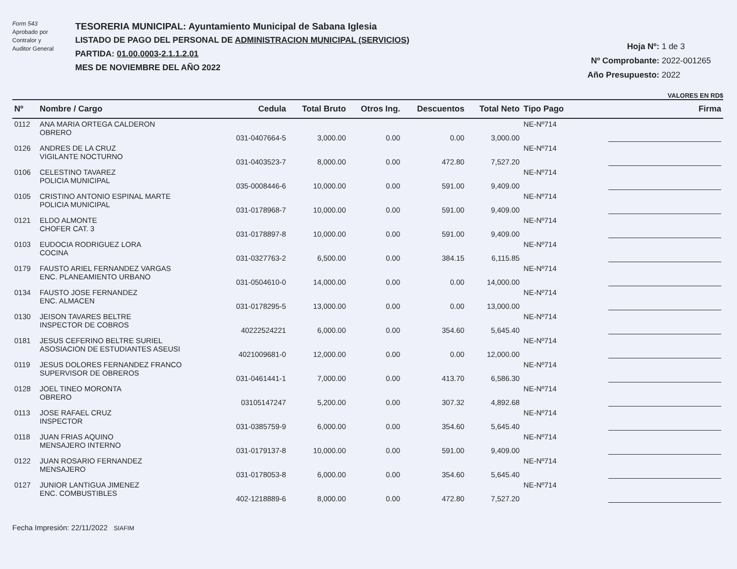Form 543
Aprobado por
Contralor y
Auditor General
TESORERIA MUNICIPAL: Ayuntamiento Municipal de Sabana Iglesia
LISTADO DE PAGO DEL PERSONAL DE ADMINISTRACION MUNICIPAL (SERVICIOS)
PARTIDA: 01.00.0003-2.1.1.2.01
MES DE NOVIEMBRE DEL AÑO 2022
Hoja Nº: 1 de 3
Nº Comprobante: 2022-001265
Año Presupuesto: 2022
VALORES EN RD$
| Nº | Nombre / Cargo | Cedula | Total Bruto | Otros Ing. | Descuentos | Total Neto | Tipo Pago | Firma |
| --- | --- | --- | --- | --- | --- | --- | --- | --- |
| 0112 | ANA MARIA ORTEGA CALDERON OBRERO | 031-0407664-5 | 3,000.00 | 0.00 | 0.00 | 3,000.00 | NE-Nº714 | |
| 0126 | ANDRES DE LA CRUZ VIGILANTE NOCTURNO | 031-0403523-7 | 8,000.00 | 0.00 | 472.80 | 7,527.20 | NE-Nº714 | |
| 0106 | CELESTINO TAVAREZ POLICIA MUNICIPAL | 035-0008446-6 | 10,000.00 | 0.00 | 591.00 | 9,409.00 | NE-Nº714 | |
| 0105 | CRISTINO ANTONIO ESPINAL MARTE POLICIA MUNICIPAL | 031-0178968-7 | 10,000.00 | 0.00 | 591.00 | 9,409.00 | NE-Nº714 | |
| 0121 | ELDO ALMONTE CHOFER CAT. 3 | 031-0178897-8 | 10,000.00 | 0.00 | 591.00 | 9,409.00 | NE-Nº714 | |
| 0103 | EUDOCIA RODRIGUEZ LORA COCINA | 031-0327763-2 | 6,500.00 | 0.00 | 384.15 | 6,115.85 | NE-Nº714 | |
| 0179 | FAUSTO ARIEL FERNANDEZ VARGAS ENC. PLANEAMIENTO URBANO | 031-0504610-0 | 14,000.00 | 0.00 | 0.00 | 14,000.00 | NE-Nº714 | |
| 0134 | FAUSTO JOSE FERNANDEZ ENC. ALMACEN | 031-0178295-5 | 13,000.00 | 0.00 | 0.00 | 13,000.00 | NE-Nº714 | |
| 0130 | JEISON TAVARES BELTRE INSPECTOR DE COBROS | 40222524221 | 6,000.00 | 0.00 | 354.60 | 5,645.40 | NE-Nº714 | |
| 0181 | JESUS CEFERINO BELTRE SURIEL ASOSIACION DE ESTUDIANTES ASEUSI | 4021009681-0 | 12,000.00 | 0.00 | 0.00 | 12,000.00 | NE-Nº714 | |
| 0119 | JESUS DOLORES FERNANDEZ FRANCO SUPERVISOR DE OBREROS | 031-0461441-1 | 7,000.00 | 0.00 | 413.70 | 6,586.30 | NE-Nº714 | |
| 0128 | JOEL TINEO MORONTA OBRERO | 03105147247 | 5,200.00 | 0.00 | 307.32 | 4,892.68 | NE-Nº714 | |
| 0113 | JOSE RAFAEL CRUZ INSPECTOR | 031-0385759-9 | 6,000.00 | 0.00 | 354.60 | 5,645.40 | NE-Nº714 | |
| 0118 | JUAN FRIAS AQUINO MENSAJERO INTERNO | 031-0179137-8 | 10,000.00 | 0.00 | 591.00 | 9,409.00 | NE-Nº714 | |
| 0122 | JUAN ROSARIO FERNANDEZ MENSAJERO | 031-0178053-8 | 6,000.00 | 0.00 | 354.60 | 5,645.40 | NE-Nº714 | |
| 0127 | JUNIOR LANTIGUA JIMENEZ ENC. COMBUSTIBLES | 402-1218889-6 | 8,000.00 | 0.00 | 472.80 | 7,527.20 | NE-Nº714 | |
Fecha Impresión: 22/11/2022 SIAFIM